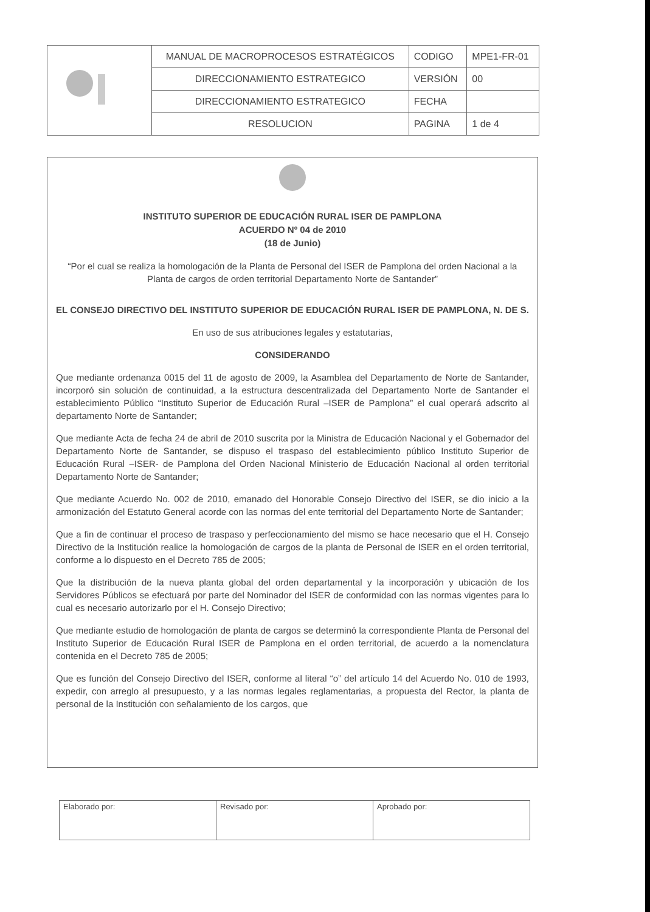| | MANUAL DE MACROPROCESOS ESTRATÉGICOS | CODIGO | MPE1-FR-01 |
| | DIRECCIONAMIENTO ESTRATEGICO | VERSIÓN | 00 |
| | DIRECCIONAMIENTO ESTRATEGICO | FECHA | |
| | RESOLUCION | PAGINA | 1 de 4 |
INSTITUTO SUPERIOR DE EDUCACIÓN RURAL ISER DE PAMPLONA
ACUERDO Nº 04 de 2010
(18 de Junio)
“Por el cual se realiza la homologación de la Planta de Personal del ISER de Pamplona del orden Nacional a la Planta de cargos de orden territorial Departamento Norte de Santander”
EL CONSEJO DIRECTIVO DEL INSTITUTO SUPERIOR DE EDUCACIÓN RURAL ISER DE PAMPLONA, N. DE S.
En uso de sus atribuciones legales y estatutarias,
CONSIDERANDO
Que mediante ordenanza 0015 del 11 de agosto de 2009, la Asamblea del Departamento de Norte de Santander, incorporó sin solución de continuidad, a la estructura descentralizada del Departamento Norte de Santander el establecimiento Público “Instituto Superior de Educación Rural –ISER de Pamplona” el cual operará adscrito al departamento Norte de Santander;
Que mediante Acta de fecha 24 de abril de 2010 suscrita por la Ministra de Educación Nacional y el Gobernador del Departamento Norte de Santander, se dispuso el traspaso del establecimiento público Instituto Superior de Educación Rural –ISER- de Pamplona del Orden Nacional Ministerio de Educación Nacional al orden territorial Departamento Norte de Santander;
Que mediante Acuerdo No. 002 de 2010, emanado del Honorable Consejo Directivo del ISER, se dio inicio a la armonización del Estatuto General acorde con las normas del ente territorial del Departamento Norte de Santander;
Que a fin de continuar el proceso de traspaso y perfeccionamiento del mismo se hace necesario que el H. Consejo Directivo de la Institución realice la homologación de cargos de la planta de Personal de ISER en el orden territorial, conforme a lo dispuesto en el Decreto 785 de 2005;
Que la distribución de la nueva planta global del orden departamental y la incorporación y ubicación de los Servidores Públicos se efectuará por parte del Nominador del ISER de conformidad con las normas vigentes para lo cual es necesario autorizarlo por el H. Consejo Directivo;
Que mediante estudio de homologación de planta de cargos se determinó la correspondiente Planta de Personal del Instituto Superior de Educación Rural ISER de Pamplona en el orden territorial, de acuerdo a la nomenclatura contenida en el Decreto 785 de 2005;
Que es función del Consejo Directivo del ISER, conforme al literal “o” del artículo 14 del Acuerdo No. 010 de 1993, expedir, con arreglo al presupuesto, y a las normas legales reglamentarias, a propuesta del Rector, la planta de personal de la Institución con señalamiento de los cargos, que
| Elaborado por: | Revisado por: | Aprobado por: |